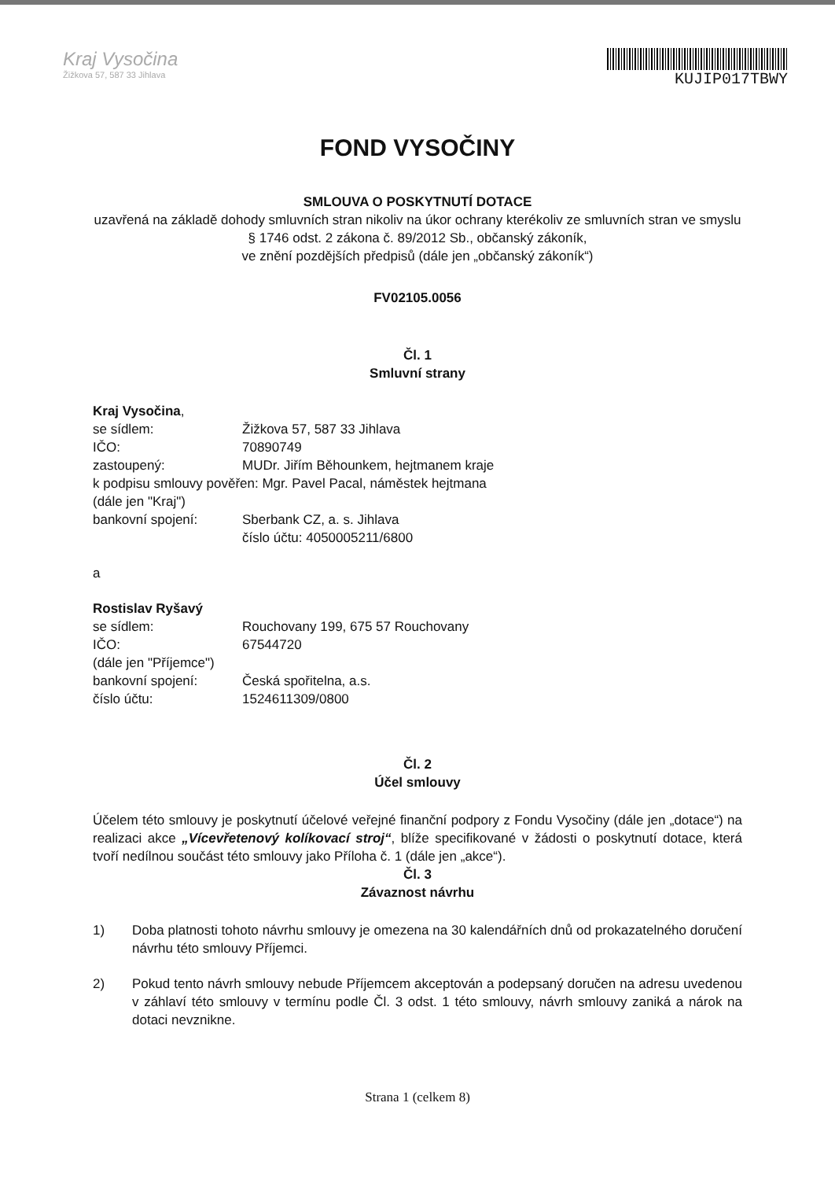Kraj Vysočina
Žižkova 57, 587 33 Jihlava
KUJIP017TBWY
FOND VYSOČINY
SMLOUVA O POSKYTNUTÍ DOTACE
uzavřená na základě dohody smluvních stran nikoliv na úkor ochrany kterékoliv ze smluvních stran ve smyslu § 1746 odst. 2 zákona č. 89/2012 Sb., občanský zákoník,
ve znění pozdějších předpisů (dále jen „občanský zákoník“)
FV02105.0056
Čl. 1
Smluvní strany
Kraj Vysočina,
se sídlem: Žižkova 57, 587 33 Jihlava
IČO: 70890749
zastoupený: MUDr. Jiřím Běhounkem, hejtmanem kraje
k podpisu smlouvy pověřen: Mgr. Pavel Pacal, náměstek hejtmana
(dále jen "Kraj")
bankovní spojení: Sberbank CZ, a. s. Jihlava
číslo účtu: 4050005211/6800
a
Rostislav Ryšavý
se sídlem: Rouchovany 199, 675 57 Rouchovany
IČO: 67544720
(dále jen "Příjemce")
bankovní spojení: Česká spořitelna, a.s.
číslo účtu: 1524611309/0800
Čl. 2
Účel smlouvy
Účelem této smlouvy je poskytnutí účelové veřejné finanční podpory z Fondu Vysočiny (dále jen „dotace“) na realizaci akce „Vícevřetenový kolíkovací stroj“, blíže specifikované v žádosti o poskytnutí dotace, která tvoří nedílnou součást této smlouvy jako Příloha č. 1 (dále jen „akce“).
Čl. 3
Závaznost návrhu
1) Doba platnosti tohoto návrhu smlouvy je omezena na 30 kalendářních dnů od prokazatelného doručení návrhu této smlouvy Příjemci.
2) Pokud tento návrh smlouvy nebude Příjemcem akceptován a podepsaný doručen na adresu uvedenou v záhlaví této smlouvy v termínu podle Čl. 3 odst. 1 této smlouvy, návrh smlouvy zaniká a nárok na dotaci nevznikne.
Strana 1 (celkem 8)